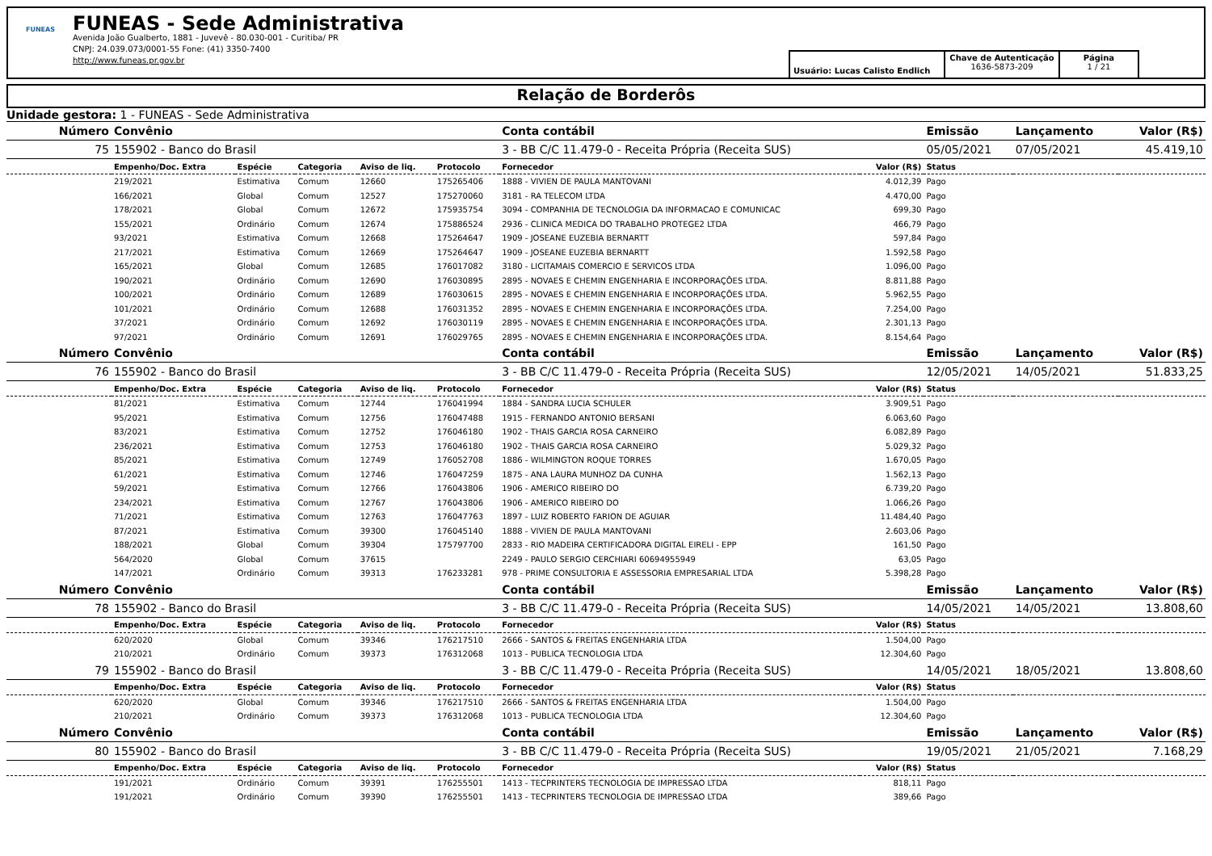FUNEAS
FUNEAS - Sede Administrativa
Avenida João Gualberto, 1881 - Juvevê - 80.030-001 - Curitiba/ PR
CNPJ: 24.039.073/0001-55 Fone: (41) 3350-7400
http://www.funeas.pr.gov.br
Usuário: Lucas Calisto Endlich
Chave de Autenticação
1636-5873-209
Página
1 / 21
Relação de Borderôs
Unidade gestora: 1 - FUNEAS - Sede Administrativa
| Número | Convênio | | | | | Conta contábil | | Emissão | Lançamento | Valor (R$) |
| --- | --- | --- | --- | --- | --- | --- | --- | --- | --- | --- |
| 75 | 155902 - Banco do Brasil | | | | | 3 - BB C/C 11.479-0 - Receita Própria (Receita SUS) | | 05/05/2021 | 07/05/2021 | 45.419,10 |
| | Empenho/Doc. Extra | Espécie | Categoria | Aviso de liq. | Protocolo | Fornecedor | Valor (R$) | Status | | |
| | 219/2021 | Estimativa | Comum | 12660 | 175265406 | 1888 - VIVIEN DE PAULA MANTOVANI | 4.012,39 | Pago | | |
| | 166/2021 | Global | Comum | 12527 | 175270060 | 3181 - RA TELECOM LTDA | 4.470,00 | Pago | | |
| | 178/2021 | Global | Comum | 12672 | 175935754 | 3094 - COMPANHIA DE TECNOLOGIA DA INFORMACAO E COMUNICAC | 699,30 | Pago | | |
| | 155/2021 | Ordinário | Comum | 12674 | 175886524 | 2936 - CLINICA MEDICA DO TRABALHO PROTEGE2 LTDA | 466,79 | Pago | | |
| | 93/2021 | Estimativa | Comum | 12668 | 175264647 | 1909 - JOSEANE EUZEBIA BERNARTT | 597,84 | Pago | | |
| | 217/2021 | Estimativa | Comum | 12669 | 175264647 | 1909 - JOSEANE EUZEBIA BERNARTT | 1.592,58 | Pago | | |
| | 165/2021 | Global | Comum | 12685 | 176017082 | 3180 - LICITAMAIS COMERCIO E SERVICOS LTDA | 1.096,00 | Pago | | |
| | 190/2021 | Ordinário | Comum | 12690 | 176030895 | 2895 - NOVAES E CHEMIN ENGENHARIA E INCORPORAÇÕES LTDA. | 8.811,88 | Pago | | |
| | 100/2021 | Ordinário | Comum | 12689 | 176030615 | 2895 - NOVAES E CHEMIN ENGENHARIA E INCORPORAÇÕES LTDA. | 5.962,55 | Pago | | |
| | 101/2021 | Ordinário | Comum | 12688 | 176031352 | 2895 - NOVAES E CHEMIN ENGENHARIA E INCORPORAÇÕES LTDA. | 7.254,00 | Pago | | |
| | 37/2021 | Ordinário | Comum | 12692 | 176030119 | 2895 - NOVAES E CHEMIN ENGENHARIA E INCORPORAÇÕES LTDA. | 2.301,13 | Pago | | |
| | 97/2021 | Ordinário | Comum | 12691 | 176029765 | 2895 - NOVAES E CHEMIN ENGENHARIA E INCORPORAÇÕES LTDA. | 8.154,64 | Pago | | |
| Número | Convênio | | | | | Conta contábil | | Emissão | Lançamento | Valor (R$) |
| 76 | 155902 - Banco do Brasil | | | | | 3 - BB C/C 11.479-0 - Receita Própria (Receita SUS) | | 12/05/2021 | 14/05/2021 | 51.833,25 |
| | Empenho/Doc. Extra | Espécie | Categoria | Aviso de liq. | Protocolo | Fornecedor | Valor (R$) | Status | | |
| | 81/2021 | Estimativa | Comum | 12744 | 176041994 | 1884 - SANDRA LUCIA SCHULER | 3.909,51 | Pago | | |
| | 95/2021 | Estimativa | Comum | 12756 | 176047488 | 1915 - FERNANDO ANTONIO BERSANI | 6.063,60 | Pago | | |
| | 83/2021 | Estimativa | Comum | 12752 | 176046180 | 1902 - THAIS GARCIA ROSA CARNEIRO | 6.082,89 | Pago | | |
| | 236/2021 | Estimativa | Comum | 12753 | 176046180 | 1902 - THAIS GARCIA ROSA CARNEIRO | 5.029,32 | Pago | | |
| | 85/2021 | Estimativa | Comum | 12749 | 176052708 | 1886 - WILMINGTON ROQUE TORRES | 1.670,05 | Pago | | |
| | 61/2021 | Estimativa | Comum | 12746 | 176047259 | 1875 - ANA LAURA MUNHOZ DA CUNHA | 1.562,13 | Pago | | |
| | 59/2021 | Estimativa | Comum | 12766 | 176043806 | 1906 - AMERICO RIBEIRO DO | 6.739,20 | Pago | | |
| | 234/2021 | Estimativa | Comum | 12767 | 176043806 | 1906 - AMERICO RIBEIRO DO | 1.066,26 | Pago | | |
| | 71/2021 | Estimativa | Comum | 12763 | 176047763 | 1897 - LUIZ ROBERTO FARION DE AGUIAR | 11.484,40 | Pago | | |
| | 87/2021 | Estimativa | Comum | 39300 | 176045140 | 1888 - VIVIEN DE PAULA MANTOVANI | 2.603,06 | Pago | | |
| | 188/2021 | Global | Comum | 39304 | 175797700 | 2833 - RIO MADEIRA CERTIFICADORA DIGITAL EIRELI - EPP | 161,50 | Pago | | |
| | 564/2020 | Global | Comum | 37615 | | 2249 - PAULO SERGIO CERCHIARI 60694955949 | 63,05 | Pago | | |
| | 147/2021 | Ordinário | Comum | 39313 | 176233281 | 978 - PRIME CONSULTORIA E ASSESSORIA EMPRESARIAL LTDA | 5.398,28 | Pago | | |
| Número | Convênio | | | | | Conta contábil | | Emissão | Lançamento | Valor (R$) |
| 78 | 155902 - Banco do Brasil | | | | | 3 - BB C/C 11.479-0 - Receita Própria (Receita SUS) | | 14/05/2021 | 14/05/2021 | 13.808,60 |
| | Empenho/Doc. Extra | Espécie | Categoria | Aviso de liq. | Protocolo | Fornecedor | Valor (R$) | Status | | |
| | 620/2020 | Global | Comum | 39346 | 176217510 | 2666 - SANTOS & FREITAS ENGENHARIA LTDA | 1.504,00 | Pago | | |
| | 210/2021 | Ordinário | Comum | 39373 | 176312068 | 1013 - PUBLICA TECNOLOGIA LTDA | 12.304,60 | Pago | | |
| 79 | 155902 - Banco do Brasil | | | | | 3 - BB C/C 11.479-0 - Receita Própria (Receita SUS) | | 14/05/2021 | 18/05/2021 | 13.808,60 |
| | Empenho/Doc. Extra | Espécie | Categoria | Aviso de liq. | Protocolo | Fornecedor | Valor (R$) | Status | | |
| | 620/2020 | Global | Comum | 39346 | 176217510 | 2666 - SANTOS & FREITAS ENGENHARIA LTDA | 1.504,00 | Pago | | |
| | 210/2021 | Ordinário | Comum | 39373 | 176312068 | 1013 - PUBLICA TECNOLOGIA LTDA | 12.304,60 | Pago | | |
| Número | Convênio | | | | | Conta contábil | | Emissão | Lançamento | Valor (R$) |
| 80 | 155902 - Banco do Brasil | | | | | 3 - BB C/C 11.479-0 - Receita Própria (Receita SUS) | | 19/05/2021 | 21/05/2021 | 7.168,29 |
| | Empenho/Doc. Extra | Espécie | Categoria | Aviso de liq. | Protocolo | Fornecedor | Valor (R$) | Status | | |
| | 191/2021 | Ordinário | Comum | 39391 | 176255501 | 1413 - TECPRINTERS TECNOLOGIA DE IMPRESSAO LTDA | 818,11 | Pago | | |
| | 191/2021 | Ordinário | Comum | 39390 | 176255501 | 1413 - TECPRINTERS TECNOLOGIA DE IMPRESSAO LTDA | 389,66 | Pago | | |